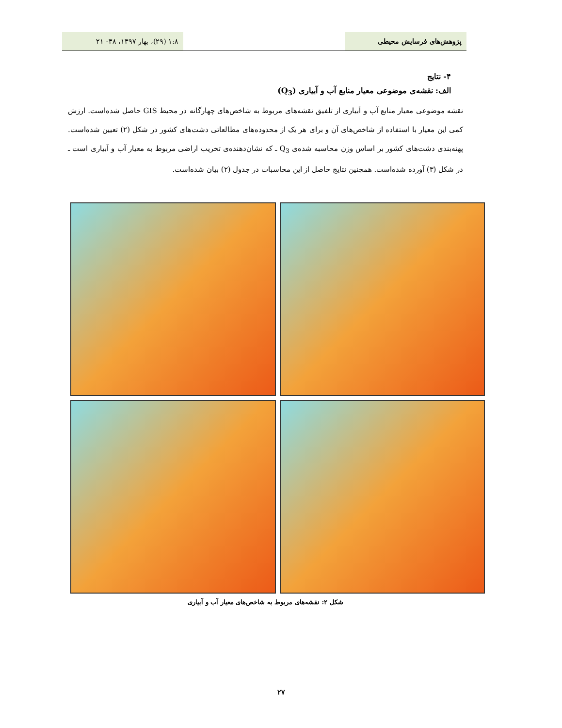پژوهش‌های فرسایش محیطی ۱:۸ (۲۹)، بهار ۱۳۹۷، ۳۸- ۲۱
۴- نتایج
الف: نقشه‌ی موضوعی معیار منابع آب و آبیاری (Q<sub>3</sub>)
نقشه موضوعی معیار منابع آب و آبیاری از تلفیق نقشه‌های مربوط به شاخص‌های چهارگانه در محیط GIS حاصل شده‌است. ارزش کمی این معیار با استفاده از شاخص‌های آن و برای هر یک از محدوده‌های مطالعاتی دشت‌های کشور در شکل (۲) تعیین شده‌است. پهنه‌بندی دشت‌های کشور بر اساس وزن محاسبه شده‌ی Q<sub>3</sub> ـ که نشان‌دهنده‌ی تخریب اراضی مربوط به معیار آب و آبیاری است ـ در شکل (۳) آورده شده‌است. همچنین نتایج حاصل از این محاسبات در جدول (۲) بیان شده‌است.
شکل ۲: نقشه‌های مربوط به شاخص‌های معیار آب و آبیاری
۲۷